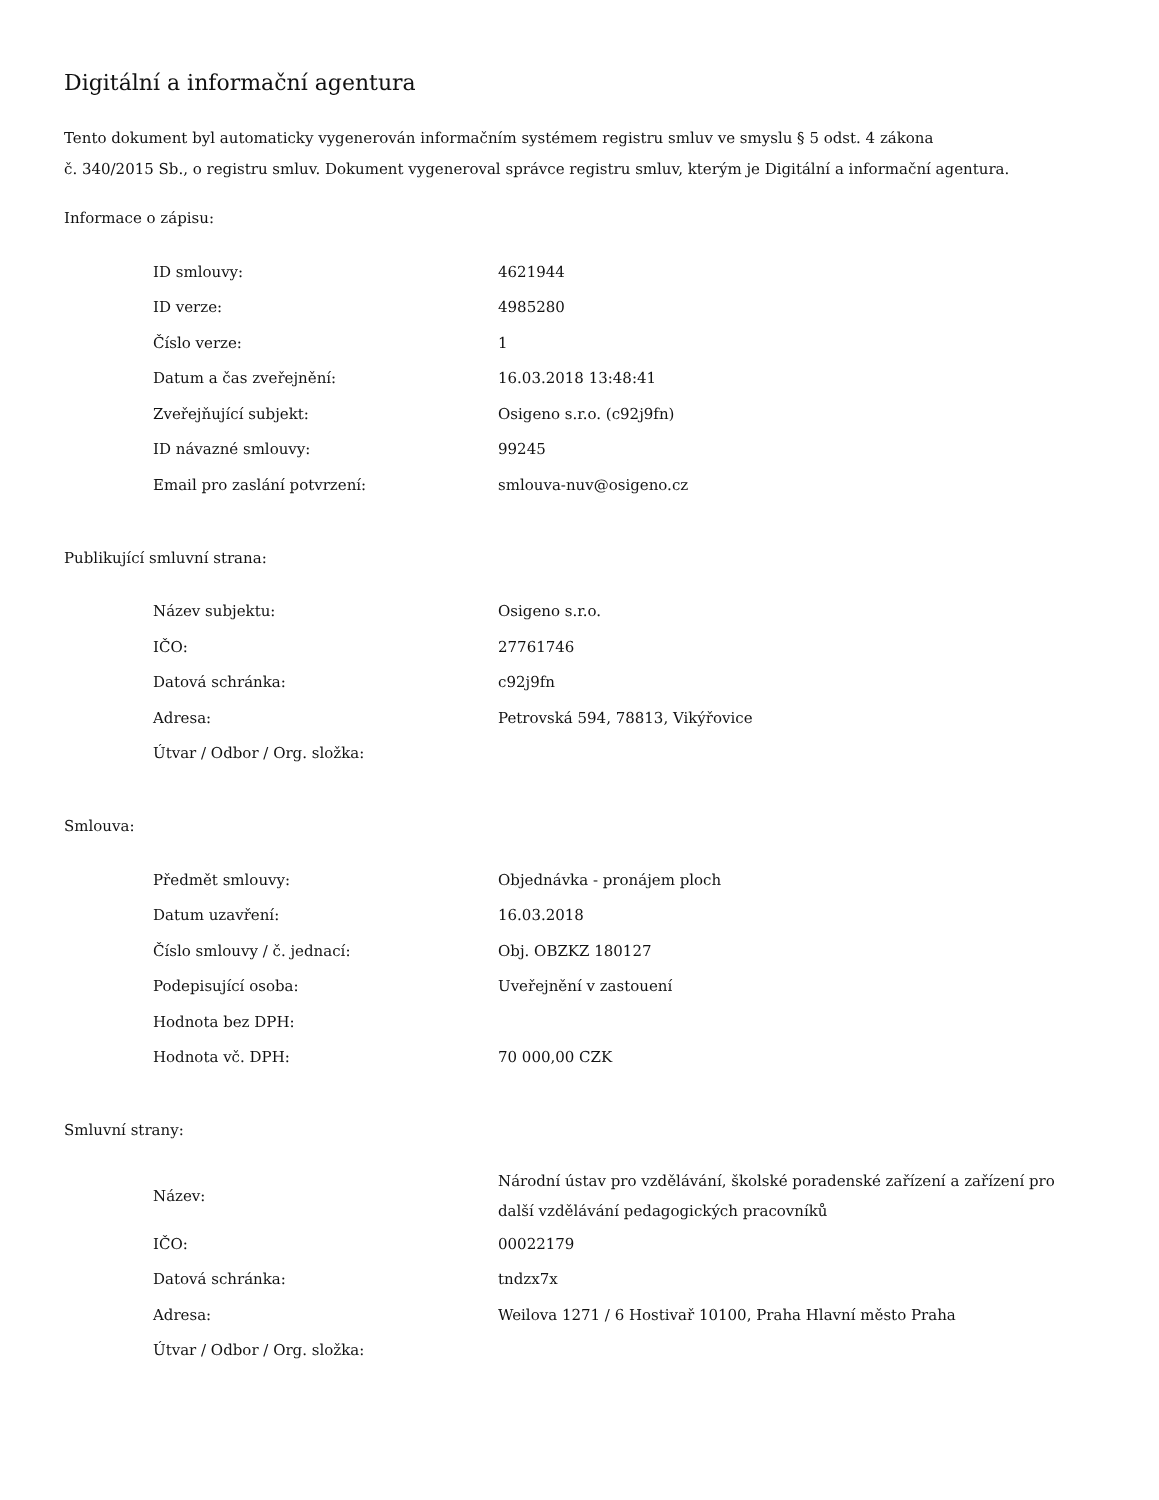Digitální a informační agentura
Tento dokument byl automaticky vygenerován informačním systémem registru smluv ve smyslu § 5 odst. 4 zákona
č. 340/2015 Sb., o registru smluv. Dokument vygeneroval správce registru smluv, kterým je Digitální a informační agentura.
Informace o zápisu:
| ID smlouvy: | 4621944 |
| ID verze: | 4985280 |
| Číslo verze: | 1 |
| Datum a čas zveřejnění: | 16.03.2018 13:48:41 |
| Zveřejňující subjekt: | Osigeno s.r.o. (c92j9fn) |
| ID návazné smlouvy: | 99245 |
| Email pro zaslání potvrzení: | smlouva-nuv@osigeno.cz |
Publikující smluvní strana:
| Název subjektu: | Osigeno s.r.o. |
| IČO: | 27761746 |
| Datová schránka: | c92j9fn |
| Adresa: | Petrovská 594, 78813, Vikýřovice |
| Útvar / Odbor / Org. složka: | |
Smlouva:
| Předmět smlouvy: | Objednávka - pronájem ploch |
| Datum uzavření: | 16.03.2018 |
| Číslo smlouvy / č. jednací: | Obj. OBZKZ 180127 |
| Podepisující osoba: | Uveřejnění v zastouení |
| Hodnota bez DPH: | |
| Hodnota vč. DPH: | 70 000,00 CZK |
Smluvní strany:
| Název: | Národní ústav pro vzdělávání, školské poradenské zařízení a zařízení pro další vzdělávání pedagogických pracovníků |
| IČO: | 00022179 |
| Datová schránka: | tndzx7x |
| Adresa: | Weilova 1271 / 6 Hostivař 10100, Praha Hlavní město Praha |
| Útvar / Odbor / Org. složka: | |